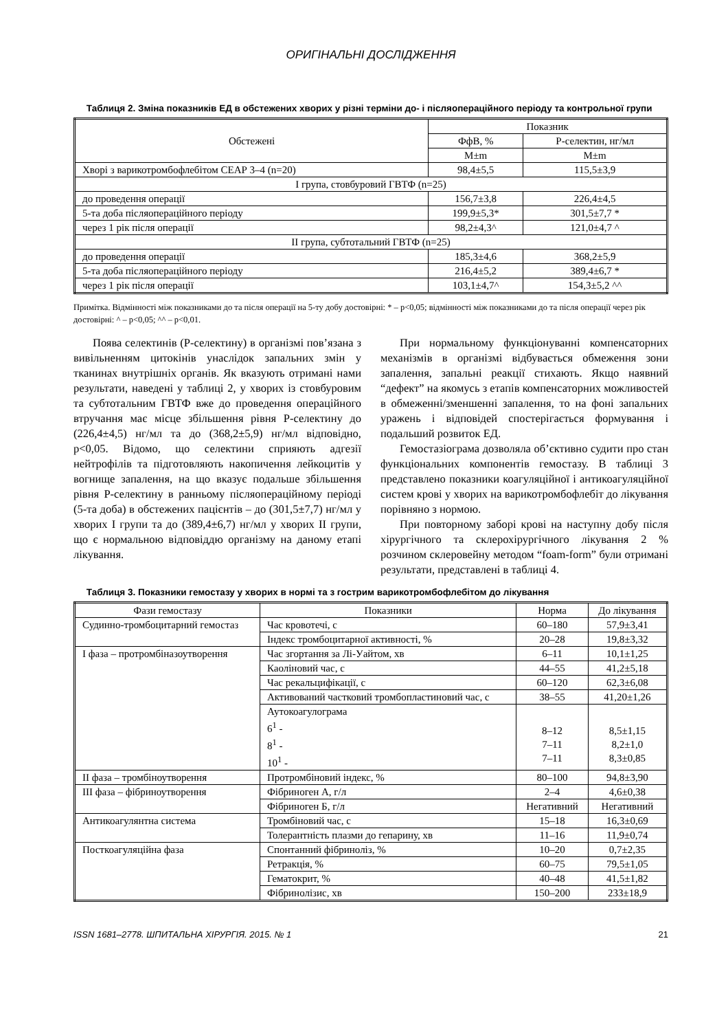ОРИГІНАЛЬНІ ДОСЛІДЖЕННЯ
Таблиця 2. Зміна показників ЕД в обстежених хворих у різні терміни до- і післяопераційного періоду та контрольної групи
| Обстежені | Показник | |
| --- | --- | --- |
| | ФфВ, % | Р-селектин, нг/мл |
| | M±m | M±m |
| Хворі з варикотромбофлебітом СЕАР 3–4 (n=20) | 98,4±5,5 | 115,5±3,9 |
| І група, стовбуровий ГВТФ (n=25) | | |
| до проведення операції | 156,7±3,8 | 226,4±4,5 |
| 5-та доба післяопераційного періоду | 199,9±5,3* | 301,5±7,7 * |
| через 1 рік після операції | 98,2±4,3^ | 121,0±4,7 ^ |
| ІІ група, субтотальний ГВТФ (n=25) | | |
| до проведення операції | 185,3±4,6 | 368,2±5,9 |
| 5-та доба післяопераційного періоду | 216,4±5,2 | 389,4±6,7 * |
| через 1 рік після операції | 103,1±4,7^ | 154,3±5,2 ^^ |
Примітка. Відмінності між показниками до та після операції на 5-ту добу достовірні: * – p<0,05; відмінності між показниками до та після операції через рік достовірні: ^ – p<0,05; ^^ – p<0,01.
Поява селектинів (Р-селектину) в організмі пов’язана з вивільненням цитокінів унаслідок запальних змін у тканинах внутрішніх органів. Як вказують отримані нами результати, наведені у таблиці 2, у хворих із стовбуровим та субтотальним ГВТФ вже до проведення операційного втручання має місце збільшення рівня Р-селектину до (226,4±4,5) нг/мл та до (368,2±5,9) нг/мл відповідно, р<0,05. Відомо, що селектини сприяють адгезії нейтрофілів та підготовляють накопичення лейкоцитів у вогнище запалення, на що вказує подальше збільшення рівня Р-селектину в ранньому післяопераційному періоді (5-та доба) в обстежених пацієнтів – до (301,5±7,7) нг/мл у хворих І групи та до (389,4±6,7) нг/мл у хворих ІІ групи, що є нормальною відповіддю організму на даному етапі лікування.
При нормальному функціонуванні компенсаторних механізмів в організмі відбувається обмеження зони запалення, запальні реакції стихають. Якщо наявний “дефект” на якомусь з етапів компенсаторних можливостей в обмеженні/зменшенні запалення, то на фоні запальних уражень і відповідей спостерігається формування і подальший розвиток ЕД.
Гемостазіограма дозволяла об’єктивно судити про стан функціональних компонентів гемостазу. В таблиці 3 представлено показники коагуляційної і антикоагуляційної систем крові у хворих на варикотромбофлебіт до лікування порівняно з нормою.
При повторному заборі крові на наступну добу після хірургічного та склерохірургічного лікування 2 % розчином склеровейну методом “foam-form” були отримані результати, представлені в таблиці 4.
Таблиця 3. Показники гемостазу у хворих в нормі та з гострим варикотромбофлебітом до лікування
| Фази гемостазу | Показники | Норма | До лікування |
| --- | --- | --- | --- |
| Судинно-тромбоцитарний гемостаз | Час кровотечі, с | 60–180 | 57,9±3,41 |
| | Індекс тромбоцитарної активності, % | 20–28 | 19,8±3,32 |
| І фаза – протромбіназоутворення | Час згортання за Лі-Уайтом, хв | 6–11 | 10,1±1,25 |
| | Каоліновий час, с | 44–55 | 41,2±5,18 |
| | Час рекальцифікації, с | 60–120 | 62,3±6,08 |
| | Активований частковий тромбопластиновий час, с | 38–55 | 41,20±1,26 |
| | Аутокоагулограма 6<sup>1</sup> - 8<sup>1</sup> - 10<sup>1</sup> - | 8–12 7–11 7–11 | 8,5±1,15 8,2±1,0 8,3±0,85 |
| ІІ фаза – тромбіноутворення | Протромбіновий індекс, % | 80–100 | 94,8±3,90 |
| ІІІ фаза – фібриноутворення | Фібриноген А, г/л | 2–4 | 4,6±0,38 |
| | Фібриноген Б, г/л | Негативний | Негативний |
| Антикоагулянтна система | Тромбіновий час, с | 15–18 | 16,3±0,69 |
| | Толерантність плазми до гепарину, хв | 11–16 | 11,9±0,74 |
| Посткоагуляційна фаза | Спонтанний фібриноліз, % | 10–20 | 0,7±2,35 |
| | Ретракція, % | 60–75 | 79,5±1,05 |
| | Гематокрит, % | 40–48 | 41,5±1,82 |
| | Фібринолізис, хв | 150–200 | 233±18,9 |
ISSN 1681–2778. ШПИТАЛЬНА ХІРУРГІЯ. 2015. № 1 21